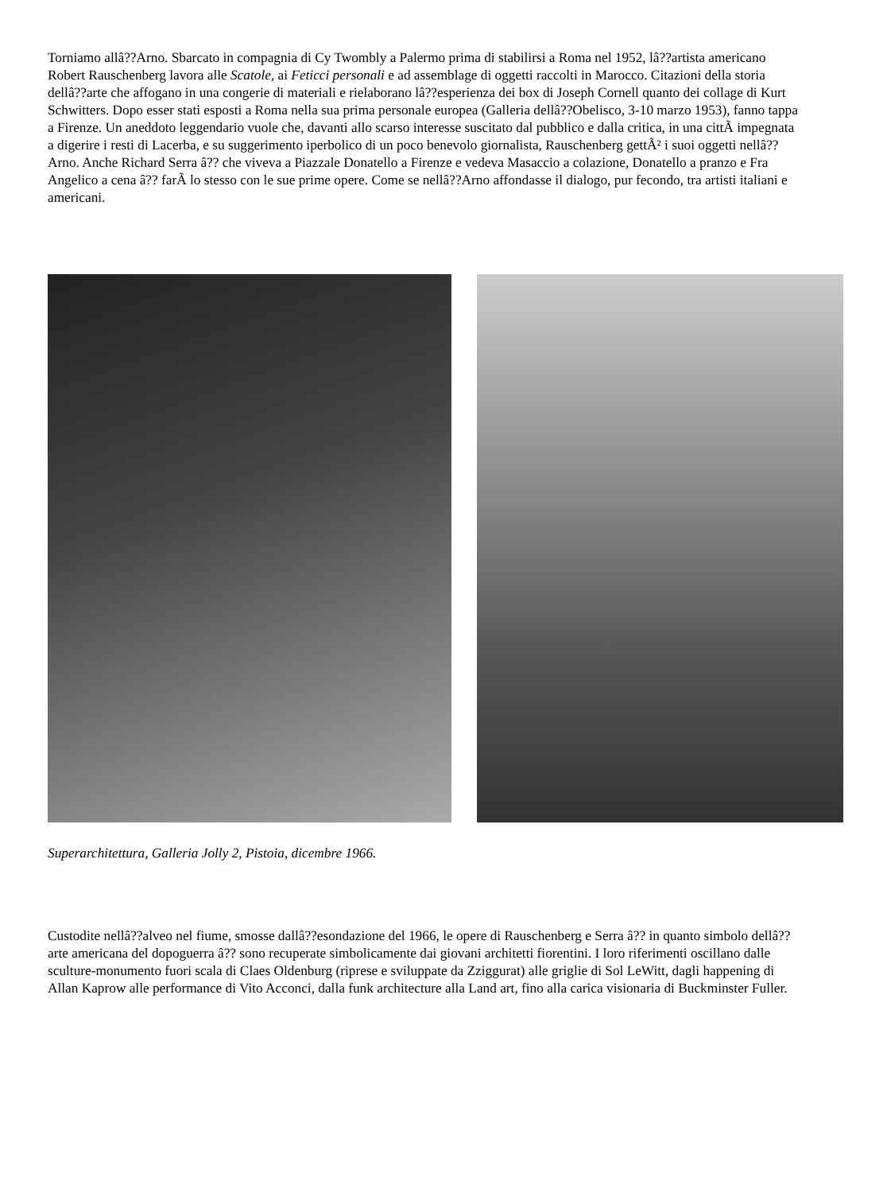Torniamo allâ??Arno. Sbarcato in compagnia di Cy Twombly a Palermo prima di stabilirsi a Roma nel 1952, lâ??artista americano Robert Rauschenberg lavora alle Scatole, ai Feticci personali e ad assemblage di oggetti raccolti in Marocco. Citazioni della storia dellâ??arte che affogano in una congerie di materiali e rielaborano lâ??esperienza dei box di Joseph Cornell quanto dei collage di Kurt Schwitters. Dopo esser stati esposti a Roma nella sua prima personale europea (Galleria dellâ??Obelisco, 3-10 marzo 1953), fanno tappa a Firenze. Un aneddoto leggendario vuole che, davanti allo scarso interesse suscitato dal pubblico e dalla critica, in una cittÃ impegnata a digerire i resti di Lacerba, e su suggerimento iperbolico di un poco benevolo giornalista, Rauschenberg gettÃ² i suoi oggetti nellâ??Arno. Anche Richard Serra â?? che viveva a Piazzale Donatello a Firenze e vedeva Masaccio a colazione, Donatello a pranzo e Fra Angelico a cena â?? farÃ lo stesso con le sue prime opere. Come se nellâ??Arno affondasse il dialogo, pur fecondo, tra artisti italiani e americani.
Superarchitettura, Galleria Jolly 2, Pistoia, dicembre 1966.
Custodite nellâ??alveo nel fiume, smosse dallâ??esondazione del 1966, le opere di Rauschenberg e Serra â?? in quanto simbolo dellâ??arte americana del dopoguerra â?? sono recuperate simbolicamente dai giovani architetti fiorentini. I loro riferimenti oscillano dalle sculture-monumento fuori scala di Claes Oldenburg (riprese e sviluppate da Zziggurat) alle griglie di Sol LeWitt, dagli happening di Allan Kaprow alle performance di Vito Acconci, dalla funk architecture alla Land art, fino alla carica visionaria di Buckminster Fuller.